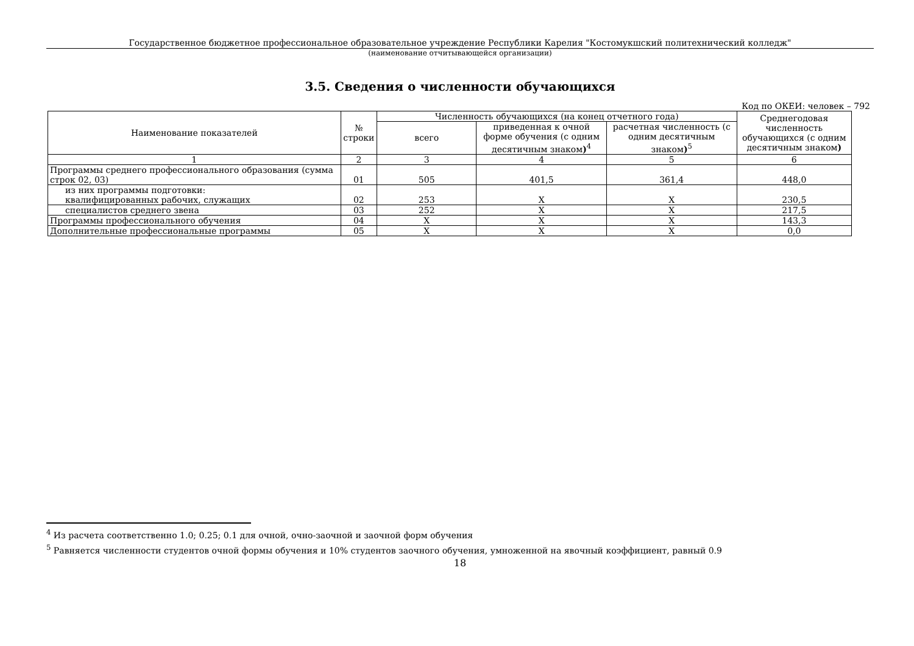Государственное бюджетное профессиональное образовательное учреждение Республики Карелия "Костомукшский политехнический колледж"
(наименование отчитывающейся организации)
3.5. Сведения о численности обучающихся
Код по ОКЕИ: человек – 792
| Наименование показателей | № строки | Численность обучающихся (на конец отчетного года) | | | Среднегодовая численность обучающихся (с одним десятичным знаком ) |
| --- | --- | --- | --- | --- | --- |
| | | всего | приведенная к очной форме обучения (с одним десятичным знаком )<sup>4</sup> | расчетная численность (с одним десятичным знаком )<sup>5</sup> | |
| 1 | 2 | 3 | 4 | 5 | 6 |
| Программы среднего профессионального образования (сумма строк 02, 03) | 01 | 505 | 401,5 | 361,4 | 448,0 |
| из них программы подготовки: квалифицированных рабочих, служащих | 02 | 253 | X | X | 230,5 |
| специалистов среднего звена | 03 | 252 | X | X | 217,5 |
| Программы профессионального обучения | 04 | X | X | X | 143,3 |
| Дополнительные профессиональные программы | 05 | X | X | X | 0,0 |
<sup>4</sup> Из расчета соответственно 1.0; 0.25; 0.1 для очной, очно-заочной и заочной форм обучения
<sup>5</sup> Равняется численности студентов очной формы обучения и 10% студентов заочного обучения, умноженной на явочный коэффициент, равный 0.9
18